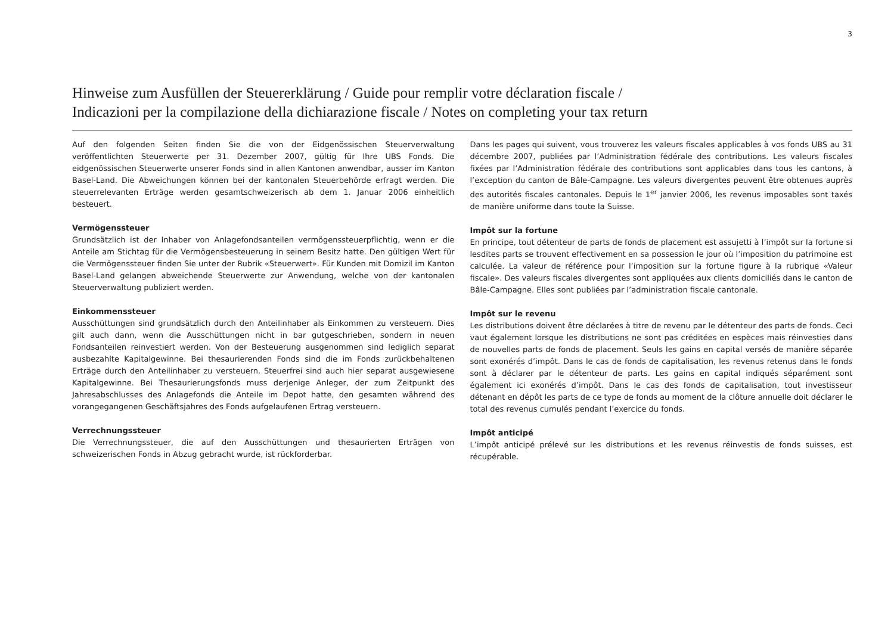3
Hinweise zum Ausfüllen der Steuererklärung / Guide pour remplir votre déclaration fiscale /
Indicazioni per la compilazione della dichiarazione fiscale / Notes on completing your tax return
Auf den folgenden Seiten finden Sie die von der Eidgenössischen Steuerverwaltung veröffentlichten Steuerwerte per 31. Dezember 2007, gültig für Ihre UBS Fonds. Die eidgenössischen Steuerwerte unserer Fonds sind in allen Kantonen anwendbar, ausser im Kanton Basel-Land. Die Abweichungen können bei der kantonalen Steuerbehörde erfragt werden. Die steuerrelevanten Erträge werden gesamtschweizerisch ab dem 1. Januar 2006 einheitlich besteuert.
Vermögenssteuer
Grundsätzlich ist der Inhaber von Anlagefondsanteilen vermögenssteuerpflichtig, wenn er die Anteile am Stichtag für die Vermögensbesteuerung in seinem Besitz hatte. Den gültigen Wert für die Vermögenssteuer finden Sie unter der Rubrik «Steuerwert». Für Kunden mit Domizil im Kanton Basel-Land gelangen abweichende Steuerwerte zur Anwendung, welche von der kantonalen Steuerverwaltung publiziert werden.
Einkommenssteuer
Ausschüttungen sind grundsätzlich durch den Anteilinhaber als Einkommen zu versteuern. Dies gilt auch dann, wenn die Ausschüttungen nicht in bar gutgeschrieben, sondern in neuen Fondsanteilen reinvestiert werden. Von der Besteuerung ausgenommen sind lediglich separat ausbezahlte Kapitalgewinne. Bei thesaurierenden Fonds sind die im Fonds zurückbehaltenen Erträge durch den Anteilinhaber zu versteuern. Steuerfrei sind auch hier separat ausgewiesene Kapitalgewinne. Bei Thesaurierungsfonds muss derjenige Anleger, der zum Zeitpunkt des Jahresabschlusses des Anlagefonds die Anteile im Depot hatte, den gesamten während des vorangegangenen Geschäftsjahres des Fonds aufgelaufenen Ertrag versteuern.
Verrechnungssteuer
Die Verrechnungssteuer, die auf den Ausschüttungen und thesaurierten Erträgen von schweizerischen Fonds in Abzug gebracht wurde, ist rückforderbar.
Dans les pages qui suivent, vous trouverez les valeurs fiscales applicables à vos fonds UBS au 31 décembre 2007, publiées par l’Administration fédérale des contributions. Les valeurs fiscales fixées par l’Administration fédérale des contributions sont applicables dans tous les cantons, à l’exception du canton de Bâle-Campagne. Les valeurs divergentes peuvent être obtenues auprès des autorités fiscales cantonales. Depuis le 1<sup>er</sup> janvier 2006, les revenus imposables sont taxés de manière uniforme dans toute la Suisse.
Impôt sur la fortune
En principe, tout détenteur de parts de fonds de placement est assujetti à l’impôt sur la fortune si lesdites parts se trouvent effectivement en sa possession le jour où l’imposition du patrimoine est calculée. La valeur de référence pour l’imposition sur la fortune figure à la rubrique «Valeur fiscale». Des valeurs fiscales divergentes sont appliquées aux clients domiciliés dans le canton de Bâle-Campagne. Elles sont publiées par l’administration fiscale cantonale.
Impôt sur le revenu
Les distributions doivent être déclarées à titre de revenu par le détenteur des parts de fonds. Ceci vaut également lorsque les distributions ne sont pas créditées en espèces mais réinvesties dans de nouvelles parts de fonds de placement. Seuls les gains en capital versés de manière séparée sont exonérés d’impôt. Dans le cas de fonds de capitalisation, les revenus retenus dans le fonds sont à déclarer par le détenteur de parts. Les gains en capital indiqués séparément sont également ici exonérés d’impôt. Dans le cas des fonds de capitalisation, tout investisseur détenant en dépôt les parts de ce type de fonds au moment de la clôture annuelle doit déclarer le total des revenus cumulés pendant l’exercice du fonds.
Impôt anticipé
L’impôt anticipé prélevé sur les distributions et les revenus réinvestis de fonds suisses, est récupérable.